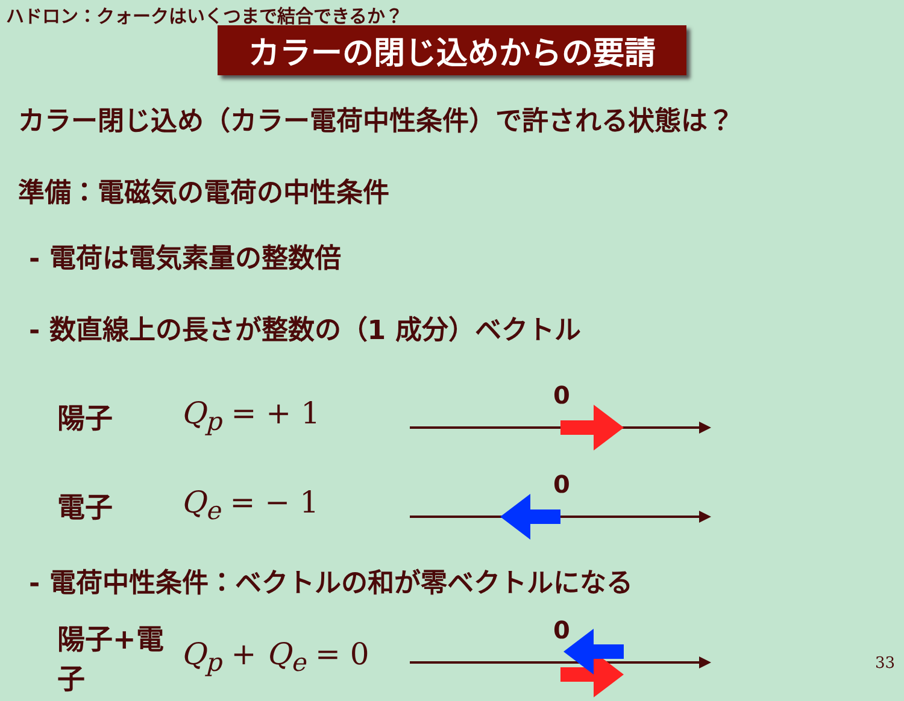ハドロン：クォークはいくつまで結合できるか？
カラーの閉じ込めからの要請
カラー閉じ込め（カラー電荷中性条件）で許される状態は？
準備：電磁気の電荷の中性条件
- 電荷は電気素量の整数倍
- 数直線上の長さが整数の（1 成分）ベクトル
陽子 Q<sub>p</sub> = + 1
0
電子 Q<sub>e</sub> = − 1
0
- 電荷中性条件：ベクトルの和が零ベクトルになる
陽子+電子 Q<sub>p</sub> + Q<sub>e</sub> = 0
0
33